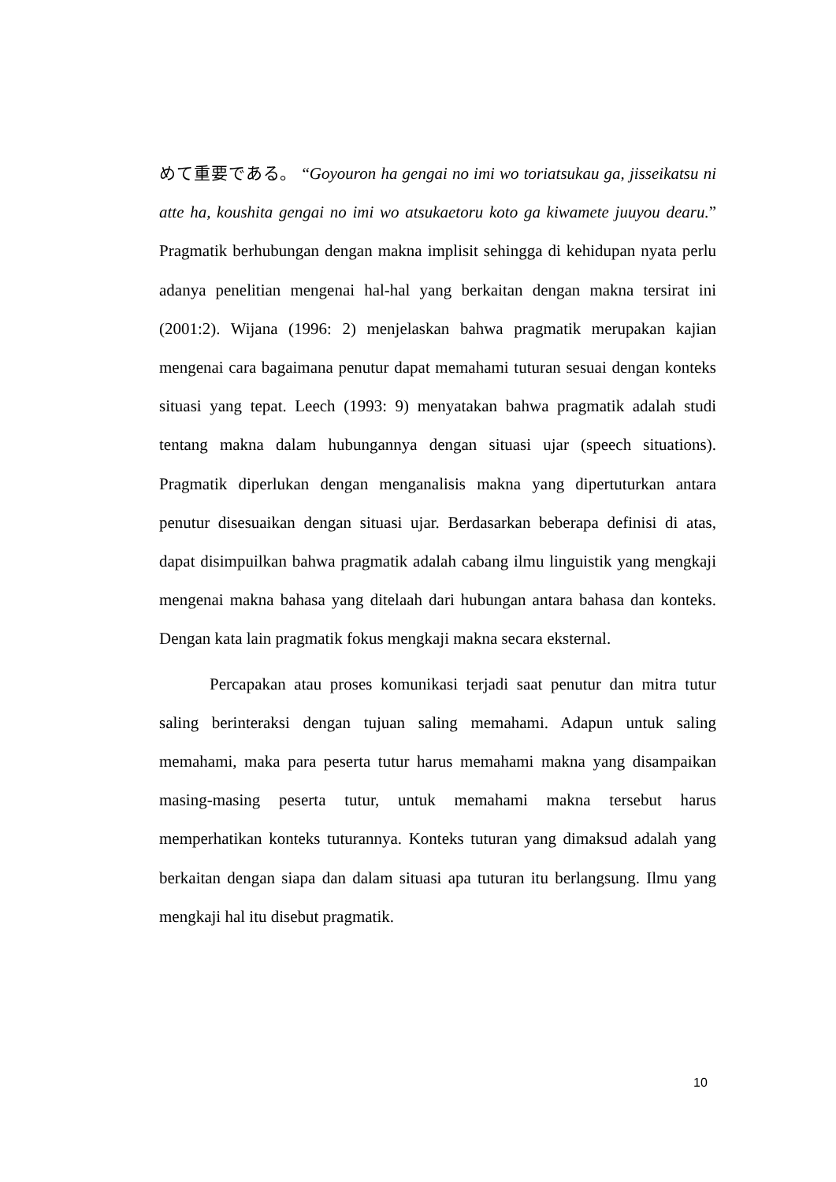めて重要である。 “Goyouron ha gengai no imi wo toriatsukau ga, jisseikatsu ni atte ha, koushita gengai no imi wo atsukaetoru koto ga kiwamete juuyou dearu.” Pragmatik berhubungan dengan makna implisit sehingga di kehidupan nyata perlu adanya penelitian mengenai hal-hal yang berkaitan dengan makna tersirat ini (2001:2). Wijana (1996: 2) menjelaskan bahwa pragmatik merupakan kajian mengenai cara bagaimana penutur dapat memahami tuturan sesuai dengan konteks situasi yang tepat. Leech (1993: 9) menyatakan bahwa pragmatik adalah studi tentang makna dalam hubungannya dengan situasi ujar (speech situations). Pragmatik diperlukan dengan menganalisis makna yang dipertuturkan antara penutur disesuaikan dengan situasi ujar. Berdasarkan beberapa definisi di atas, dapat disimpuilkan bahwa pragmatik adalah cabang ilmu linguistik yang mengkaji mengenai makna bahasa yang ditelaah dari hubungan antara bahasa dan konteks. Dengan kata lain pragmatik fokus mengkaji makna secara eksternal.
Percapakan atau proses komunikasi terjadi saat penutur dan mitra tutur saling berinteraksi dengan tujuan saling memahami. Adapun untuk saling memahami, maka para peserta tutur harus memahami makna yang disampaikan masing-masing peserta tutur, untuk memahami makna tersebut harus memperhatikan konteks tuturannya. Konteks tuturan yang dimaksud adalah yang berkaitan dengan siapa dan dalam situasi apa tuturan itu berlangsung. Ilmu yang mengkaji hal itu disebut pragmatik.
10